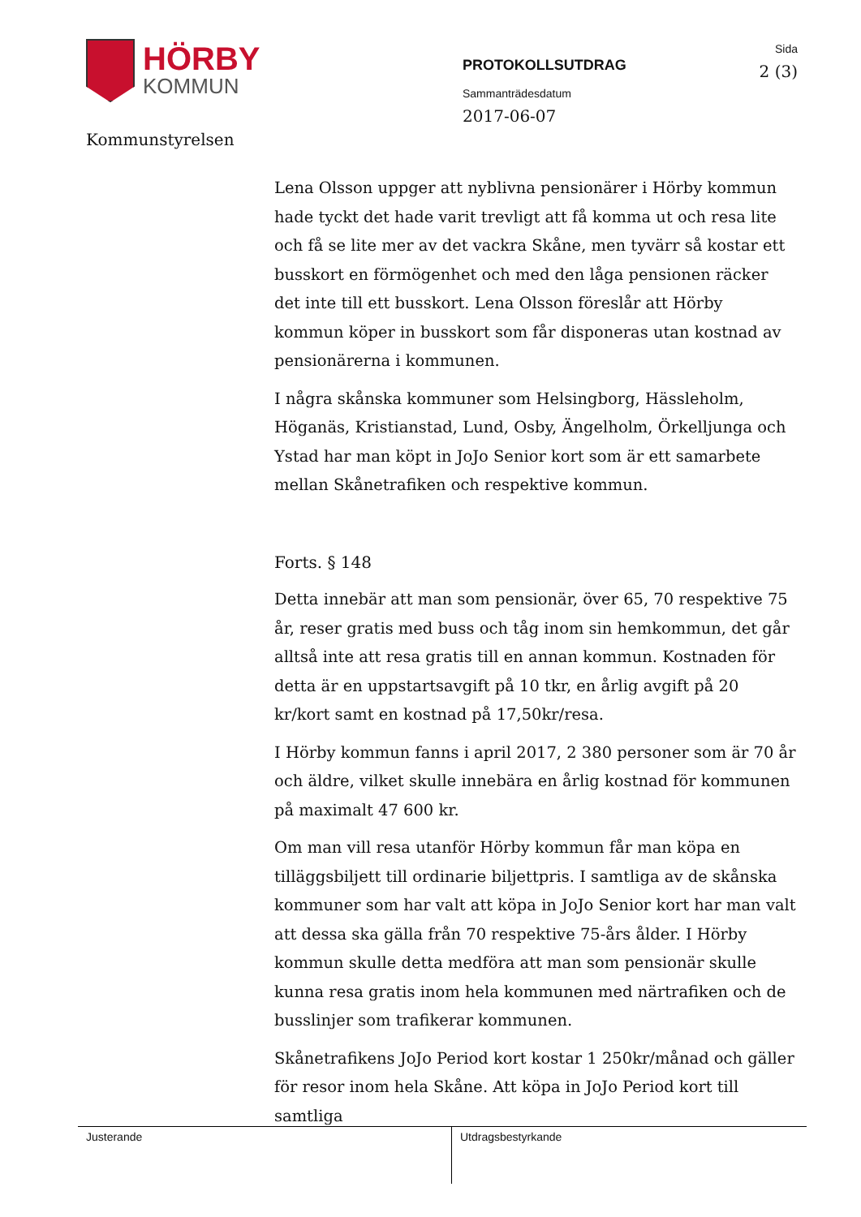HÖRBY
KOMMUN
Kommunstyrelsen
PROTOKOLLSUTDRAG
Sammanträdesdatum
2017-06-07
Sida
2 (3)
Lena Olsson uppger att nyblivna pensionärer i Hörby kommun hade tyckt det hade varit trevligt att få komma ut och resa lite och få se lite mer av det vackra Skåne, men tyvärr så kostar ett busskort en förmögenhet och med den låga pensionen räcker det inte till ett busskort. Lena Olsson föreslår att Hörby kommun köper in busskort som får disponeras utan kostnad av pensionärerna i kommunen.
I några skånska kommuner som Helsingborg, Hässleholm, Höganäs, Kristianstad, Lund, Osby, Ängelholm, Örkelljunga och Ystad har man köpt in JoJo Senior kort som är ett samarbete mellan Skånetrafiken och respektive kommun.
Forts. § 148
Detta innebär att man som pensionär, över 65, 70 respektive 75 år, reser gratis med buss och tåg inom sin hemkommun, det går alltså inte att resa gratis till en annan kommun. Kostnaden för detta är en uppstartsavgift på 10 tkr, en årlig avgift på 20 kr/kort samt en kostnad på 17,50kr/resa.
I Hörby kommun fanns i april 2017, 2 380 personer som är 70 år och äldre, vilket skulle innebära en årlig kostnad för kommunen på maximalt 47 600 kr.
Om man vill resa utanför Hörby kommun får man köpa en tilläggsbiljett till ordinarie biljettpris. I samtliga av de skånska kommuner som har valt att köpa in JoJo Senior kort har man valt att dessa ska gälla från 70 respektive 75-års ålder. I Hörby kommun skulle detta medföra att man som pensionär skulle kunna resa gratis inom hela kommunen med närtrafiken och de busslinjer som trafikerar kommunen.
Skånetrafikens JoJo Period kort kostar 1 250kr/månad och gäller för resor inom hela Skåne. Att köpa in JoJo Period kort till samtliga
Justerande Utdragsbestyrkande